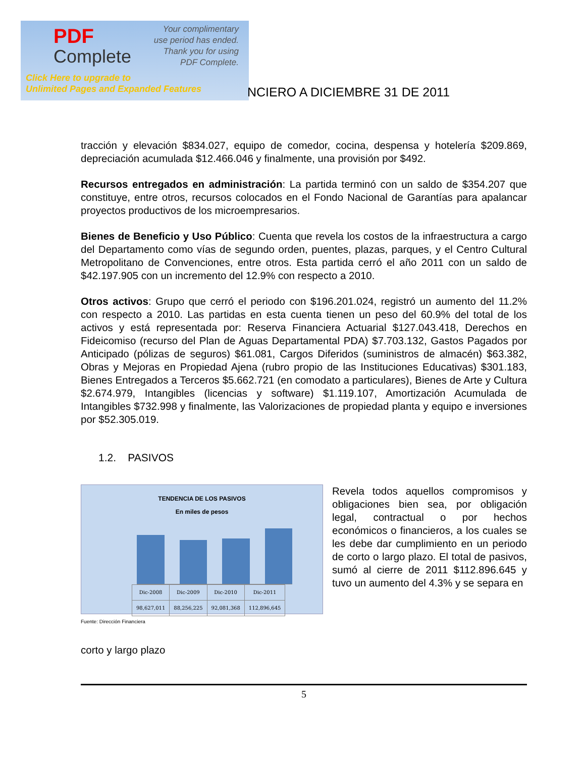PDF
Complete
Your complimentary
use period has ended.
Thank you for using
PDF Complete.
Click Here to upgrade to
Unlimited Pages and Expanded Features
NCIERO A DICIEMBRE 31 DE 2011
tracción y elevación $834.027, equipo de comedor, cocina, despensa y hotelería $209.869, depreciación acumulada $12.466.046 y finalmente, una provisión por $492.
Recursos entregados en administración: La partida terminó con un saldo de $354.207 que constituye, entre otros, recursos colocados en el Fondo Nacional de Garantías para apalancar proyectos productivos de los microempresarios.
Bienes de Beneficio y Uso Público: Cuenta que revela los costos de la infraestructura a cargo del Departamento como vías de segundo orden, puentes, plazas, parques, y el Centro Cultural Metropolitano de Convenciones, entre otros. Esta partida cerró el año 2011 con un saldo de $42.197.905 con un incremento del 12.9% con respecto a 2010.
Otros activos: Grupo que cerró el periodo con $196.201.024, registró un aumento del 11.2% con respecto a 2010. Las partidas en esta cuenta tienen un peso del 60.9% del total de los activos y está representada por: Reserva Financiera Actuarial $127.043.418, Derechos en Fideicomiso (recurso del Plan de Aguas Departamental PDA) $7.703.132, Gastos Pagados por Anticipado (pólizas de seguros) $61.081, Cargos Diferidos (suministros de almacén) $63.382, Obras y Mejoras en Propiedad Ajena (rubro propio de las Instituciones Educativas) $301.183, Bienes Entregados a Terceros $5.662.721 (en comodato a particulares), Bienes de Arte y Cultura $2.674.979, Intangibles (licencias y software) $1.119.107, Amortización Acumulada de Intangibles $732.998 y finalmente, las Valorizaciones de propiedad planta y equipo e inversiones por $52.305.019.
1.2. PASIVOS
TENDENCIA DE LOS PASIVOS
En miles de pesos
| Dic-2008 | Dic-2009 | Dic-2010 | Dic-2011 |
| 98,627,011 | 88,256,225 | 92,081,368 | 112,896,645 |
Fuente: Dirección Financiera
Revela todos aquellos compromisos y obligaciones bien sea, por obligación legal, contractual o por hechos económicos o financieros, a los cuales se les debe dar cumplimiento en un periodo de corto o largo plazo. El total de pasivos, sumó al cierre de 2011 $112.896.645 y tuvo un aumento del 4.3% y se separa en
corto y largo plazo
5